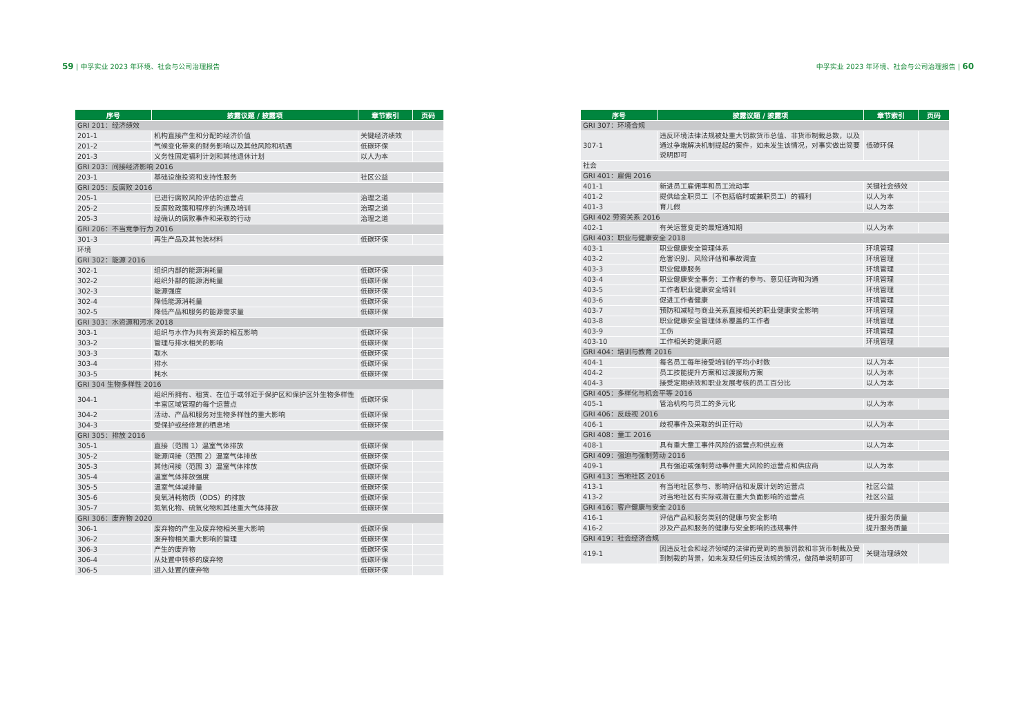59 | 中孚实业 2023 年环境、社会与公司治理报告
| 序号 | 披露议题 / 披露项 | 章节索引 | 页码 |
| --- | --- | --- | --- |
| GRI 201：经济绩效 | | | |
| 201-1 | 机构直接产生和分配的经济价值 | 关键经济绩效 | |
| 201-2 | 气候变化带来的财务影响以及其他风险和机遇 | 低碳环保 | |
| 201-3 | 义务性固定福利计划和其他退休计划 | 以人为本 | |
| GRI 203：间接经济影响 2016 | | | |
| 203-1 | 基础设施投资和支持性服务 | 社区公益 | |
| GRI 205：反腐败 2016 | | | |
| 205-1 | 已进行腐败风险评估的运营点 | 治理之道 | |
| 205-2 | 反腐败政策和程序的沟通及培训 | 治理之道 | |
| 205-3 | 经确认的腐败事件和采取的行动 | 治理之道 | |
| GRI 206：不当竞争行为 2016 | | | |
| 301-3 | 再生产品及其包装材料 | 低碳环保 | |
| 环境 | | | |
| GRI 302：能源 2016 | | | |
| 302-1 | 组织内部的能源消耗量 | 低碳环保 | |
| 302-2 | 组织外部的能源消耗量 | 低碳环保 | |
| 302-3 | 能源强度 | 低碳环保 | |
| 302-4 | 降低能源消耗量 | 低碳环保 | |
| 302-5 | 降低产品和服务的能源需求量 | 低碳环保 | |
| GRI 303：水资源和污水 2018 | | | |
| 303-1 | 组织与水作为共有资源的相互影响 | 低碳环保 | |
| 303-2 | 管理与排水相关的影响 | 低碳环保 | |
| 303-3 | 取水 | 低碳环保 | |
| 303-4 | 排水 | 低碳环保 | |
| 303-5 | 耗水 | 低碳环保 | |
| GRI 304 生物多样性 2016 | | | |
| 304-1 | 组织所拥有、租赁、在位于或邻近于保护区和保护区外生物多样性丰富区域管理的每个运营点 | 低碳环保 | |
| 304-2 | 活动、产品和服务对生物多样性的重大影响 | 低碳环保 | |
| 304-3 | 受保护或经修复的栖息地 | 低碳环保 | |
| GRI 305：排放 2016 | | | |
| 305-1 | 直接（范围 1）温室气体排放 | 低碳环保 | |
| 305-2 | 能源间接（范围 2）温室气体排放 | 低碳环保 | |
| 305-3 | 其他间接（范围 3）温室气体排放 | 低碳环保 | |
| 305-4 | 温室气体排放强度 | 低碳环保 | |
| 305-5 | 温室气体减排量 | 低碳环保 | |
| 305-6 | 臭氧消耗物质（ODS）的排放 | 低碳环保 | |
| 305-7 | 氮氧化物、硫氧化物和其他重大气体排放 | 低碳环保 | |
| GRI 306：废弃物 2020 | | | |
| 306-1 | 废弃物的产生及废弃物相关重大影响 | 低碳环保 | |
| 306-2 | 废弃物相关重大影响的管理 | 低碳环保 | |
| 306-3 | 产生的废弃物 | 低碳环保 | |
| 306-4 | 从处置中转移的废弃物 | 低碳环保 | |
| 306-5 | 进入处置的废弃物 | 低碳环保 | |
中孚实业 2023 年环境、社会与公司治理报告 | 60
| 序号 | 披露议题 / 披露项 | 章节索引 | 页码 |
| --- | --- | --- | --- |
| GRI 307：环境合规 | | | |
| 307-1 | 违反环境法律法规被处重大罚款货币总值、非货币制裁总数，以及通过争端解决机制提起的案件，如未发生该情况，对事实做出简要说明即可 | 低碳环保 | |
| 社会 | | | |
| GRI 401：雇佣 2016 | | | |
| 401-1 | 新进员工雇佣率和员工流动率 | 关键社会绩效 | |
| 401-2 | 提供给全职员工（不包括临时或兼职员工）的福利 | 以人为本 | |
| 401-3 | 育儿假 | 以人为本 | |
| GRI 402 劳资关系 2016 | | | |
| 402-1 | 有关运营变更的最短通知期 | 以人为本 | |
| GRI 403：职业与健康安全 2018 | | | |
| 403-1 | 职业健康安全管理体系 | 环境管理 | |
| 403-2 | 危害识别、风险评估和事故调查 | 环境管理 | |
| 403-3 | 职业健康服务 | 环境管理 | |
| 403-4 | 职业健康安全事务：工作者的参与、意见征询和沟通 | 环境管理 | |
| 403-5 | 工作者职业健康安全培训 | 环境管理 | |
| 403-6 | 促进工作者健康 | 环境管理 | |
| 403-7 | 预防和减轻与商业关系直接相关的职业健康安全影响 | 环境管理 | |
| 403-8 | 职业健康安全管理体系覆盖的工作者 | 环境管理 | |
| 403-9 | 工伤 | 环境管理 | |
| 403-10 | 工作相关的健康问题 | 环境管理 | |
| GRI 404：培训与教育 2016 | | | |
| 404-1 | 每名员工每年接受培训的平均小时数 | 以人为本 | |
| 404-2 | 员工技能提升方案和过渡援助方案 | 以人为本 | |
| 404-3 | 接受定期绩效和职业发展考核的员工百分比 | 以人为本 | |
| GRI 405：多样化与机会平等 2016 | | | |
| 405-1 | 管治机构与员工的多元化 | 以人为本 | |
| GRI 406：反歧视 2016 | | | |
| 406-1 | 歧视事件及采取的纠正行动 | 以人为本 | |
| GRI 408：童工 2016 | | | |
| 408-1 | 具有重大童工事件风险的运营点和供应商 | 以人为本 | |
| GRI 409：强迫与强制劳动 2016 | | | |
| 409-1 | 具有强迫或强制劳动事件重大风险的运营点和供应商 | 以人为本 | |
| GRI 413：当地社区 2016 | | | |
| 413-1 | 有当地社区参与、影响评估和发展计划的运营点 | 社区公益 | |
| 413-2 | 对当地社区有实际或潜在重大负面影响的运营点 | 社区公益 | |
| GRI 416：客户健康与安全 2016 | | | |
| 416-1 | 评估产品和服务类别的健康与安全影响 | 提升服务质量 | |
| 416-2 | 涉及产品和服务的健康与安全影响的违规事件 | 提升服务质量 | |
| GRI 419：社会经济合规 | | | |
| 419-1 | 因违反社会和经济领域的法律而受到的高额罚款和非货币制裁及受到制裁的背景，如未发现任何违反法规的情况，做简单说明即可 | 关键治理绩效 | |